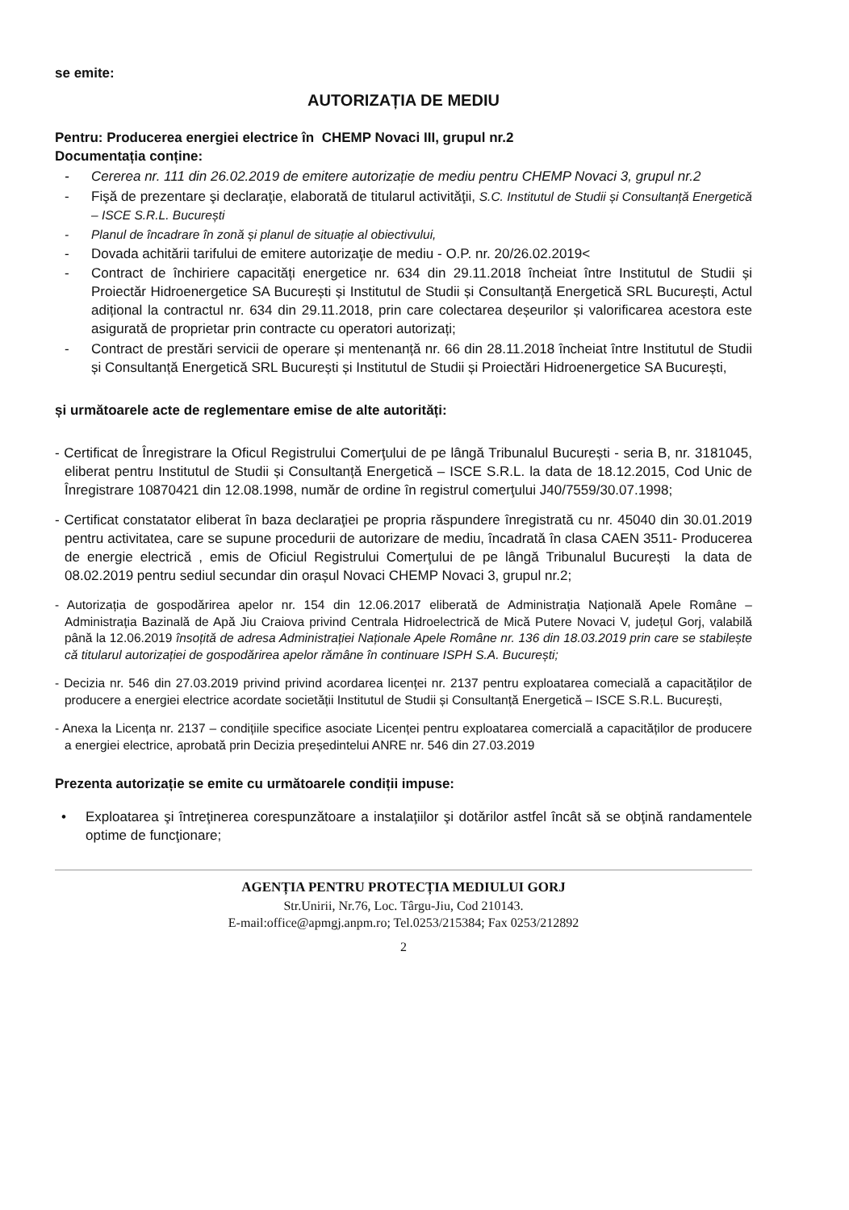se emite:
AUTORIZAȚIA DE MEDIU
Pentru: Producerea energiei electrice în CHEMP Novaci III, grupul nr.2
Documentația conține:
- Cererea nr. 111 din 26.02.2019 de emitere autorizație de mediu pentru CHEMP Novaci 3, grupul nr.2
- Fişă de prezentare şi declaraţie, elaborată de titularul activităţii, S.C. Institutul de Studii și Consultanță Energetică – ISCE S.R.L. București
- Planul de încadrare în zonă și planul de situație al obiectivului,
- Dovada achitării tarifului de emitere autorizaţie de mediu - O.P. nr. 20/26.02.2019<
- Contract de închiriere capacități energetice nr. 634 din 29.11.2018 încheiat între Institutul de Studii și Proiectăr Hidroenergetice SA București și Institutul de Studii și Consultanță Energetică SRL București, Actul adițional la contractul nr. 634 din 29.11.2018, prin care colectarea deșeurilor și valorificarea acestora este asigurată de proprietar prin contracte cu operatori autorizați;
- Contract de prestări servicii de operare și mentenanță nr. 66 din 28.11.2018 încheiat între Institutul de Studii și Consultanță Energetică SRL București și Institutul de Studii și Proiectări Hidroenergetice SA București,
și următoarele acte de reglementare emise de alte autorități:
- Certificat de Înregistrare la Oficul Registrului Comerţului de pe lângă Tribunalul București - seria B, nr. 3181045, eliberat pentru Institutul de Studii și Consultanță Energetică – ISCE S.R.L. la data de 18.12.2015, Cod Unic de Înregistrare 10870421 din 12.08.1998, număr de ordine în registrul comerţului J40/7559/30.07.1998;
- Certificat constatator eliberat în baza declaraţiei pe propria răspundere înregistrată cu nr. 45040 din 30.01.2019 pentru activitatea, care se supune procedurii de autorizare de mediu, încadrată în clasa CAEN 3511- Producerea de energie electrică , emis de Oficiul Registrului Comerţului de pe lângă Tribunalul București la data de 08.02.2019 pentru sediul secundar din orașul Novaci CHEMP Novaci 3, grupul nr.2;
- Autorizația de gospodărirea apelor nr. 154 din 12.06.2017 eliberată de Administrația Națională Apele Române – Administrația Bazinală de Apă Jiu Craiova privind Centrala Hidroelectrică de Mică Putere Novaci V, județul Gorj, valabilă până la 12.06.2019 însoțită de adresa Administrației Naționale Apele Române nr. 136 din 18.03.2019 prin care se stabilește că titularul autorizației de gospodărirea apelor rămâne în continuare ISPH S.A. București;
- Decizia nr. 546 din 27.03.2019 privind privind acordarea licenței nr. 2137 pentru exploatarea comecială a capacităților de producere a energiei electrice acordate societății Institutul de Studii și Consultanță Energetică – ISCE S.R.L. București,
- Anexa la Licența nr. 2137 – condițiile specifice asociate Licenței pentru exploatarea comercială a capacităților de producere a energiei electrice, aprobată prin Decizia președintelui ANRE nr. 546 din 27.03.2019
Prezenta autorizație se emite cu următoarele condiții impuse:
• Exploatarea şi întreţinerea corespunzătoare a instalaţiilor şi dotărilor astfel încât să se obţină randamentele optime de funcţionare;
AGENȚIA PENTRU PROTECȚIA MEDIULUI GORJ
Str.Unirii, Nr.76, Loc. Târgu-Jiu, Cod 210143.
E-mail:office@apmgj.anpm.ro; Tel.0253/215384; Fax 0253/212892
2